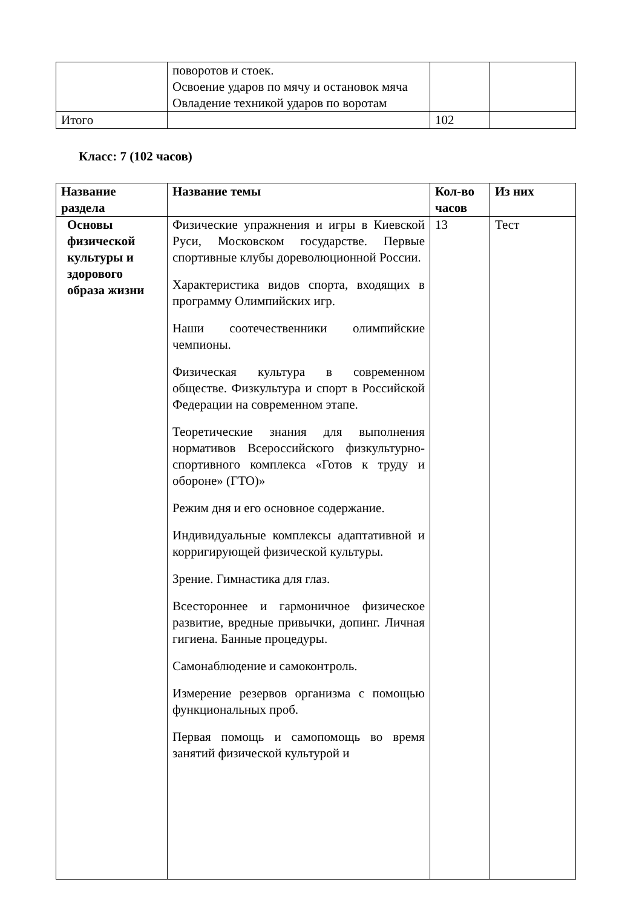| | поворотов и стоек. Освоение ударов по мячу и остановок мяча Овладение техникой ударов по воротам | | |
| Итого | | 102 | |
Класс: 7 (102 часов)
| Название раздела | Название темы | Кол-во часов | Из них |
| --- | --- | --- | --- |
| Основы физической культуры и здорового образа жизни | Физические упражнения и игры в Киевской Руси, Московском государстве. Первые спортивные клубы дореволюционной России. Характеристика видов спорта, входящих в программу Олимпийских игр. Наши соотечественники олимпийские чемпионы. Физическая культура в современном обществе. Физкультура и спорт в Российской Федерации на современном этапе. Теоретические знания для выполнения нормативов Всероссийского физкультурно-спортивного комплекса «Готов к труду и обороне» (ГТО)» Режим дня и его основное содержание. Индивидуальные комплексы адаптативной и корригирующей физической культуры. Зрение. Гимнастика для глаз. Всестороннее и гармоничное физическое развитие, вредные привычки, допинг. Личная гигиена. Банные процедуры. Самонаблюдение и самоконтроль. Измерение резервов организма с помощью функциональных проб. Первая помощь и самопомощь во время занятий физической культурой и | 13 | Тест |